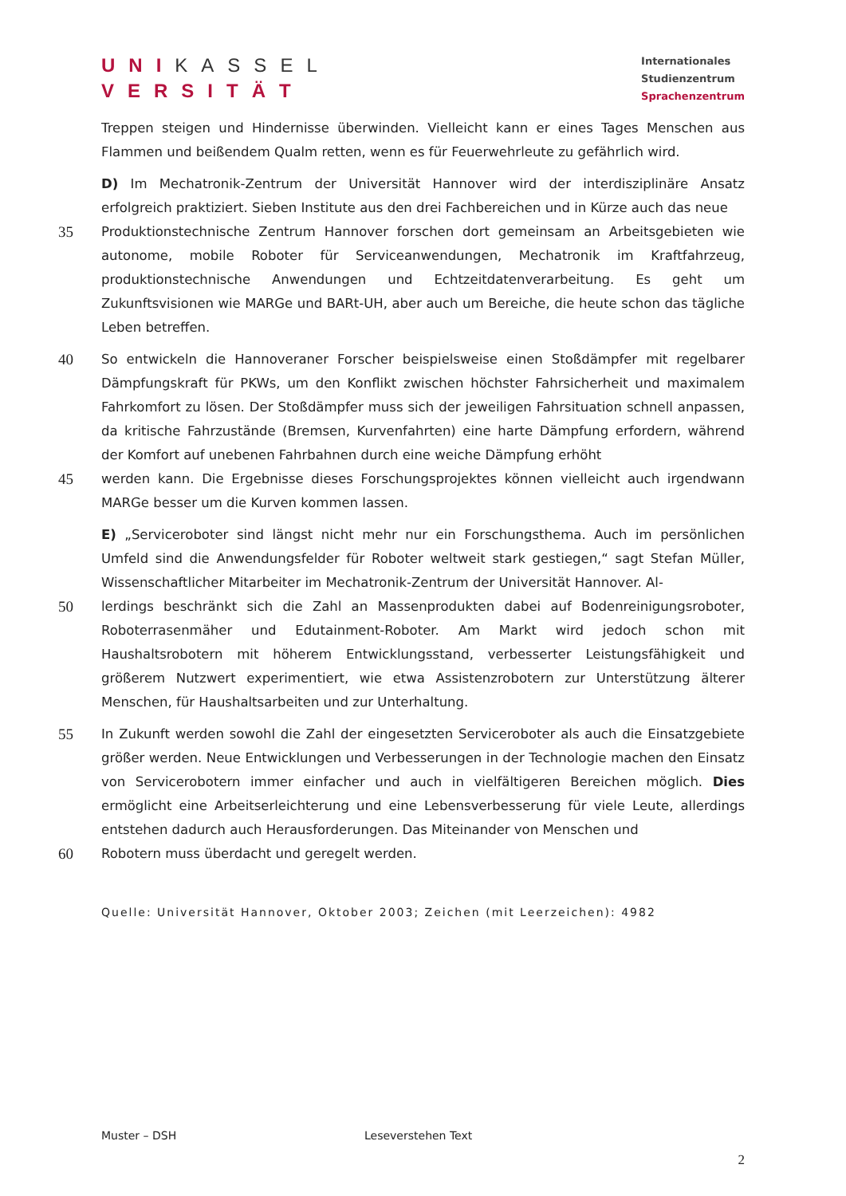UNI KASSEL
VERSITÄT
Internationales
Studienzentrum
Sprachenzentrum
Treppen steigen und Hindernisse überwinden. Vielleicht kann er eines Tages Menschen aus Flammen und beißendem Qualm retten, wenn es für Feuerwehrleute zu gefährlich wird.
D) Im Mechatronik-Zentrum der Universität Hannover wird der interdisziplinäre Ansatz erfolgreich praktiziert. Sieben Institute aus den drei Fachbereichen und in Kürze auch das neue
35
Produktionstechnische Zentrum Hannover forschen dort gemeinsam an Arbeitsgebieten wie autonome, mobile Roboter für Serviceanwendungen, Mechatronik im Kraftfahrzeug, produktionstechnische Anwendungen und Echtzeitdatenverarbeitung. Es geht um Zukunftsvisionen wie MARGe und BARt-UH, aber auch um Bereiche, die heute schon das tägliche Leben betreffen.
40
So entwickeln die Hannoveraner Forscher beispielsweise einen Stoßdämpfer mit regelbarer Dämpfungskraft für PKWs, um den Konflikt zwischen höchster Fahrsicherheit und maximalem Fahrkomfort zu lösen. Der Stoßdämpfer muss sich der jeweiligen Fahrsituation schnell anpassen, da kritische Fahrzustände (Bremsen, Kurvenfahrten) eine harte Dämpfung erfordern, während der Komfort auf unebenen Fahrbahnen durch eine weiche Dämpfung erhöht
45
werden kann. Die Ergebnisse dieses Forschungsprojektes können vielleicht auch irgendwann MARGe besser um die Kurven kommen lassen.
E) „Serviceroboter sind längst nicht mehr nur ein Forschungsthema. Auch im persönlichen Umfeld sind die Anwendungsfelder für Roboter weltweit stark gestiegen,“ sagt Stefan Müller, Wissenschaftlicher Mitarbeiter im Mechatronik-Zentrum der Universität Hannover. Al-
50
lerdings beschränkt sich die Zahl an Massenprodukten dabei auf Bodenreinigungsroboter, Roboterrasenmäher und Edutainment-Roboter. Am Markt wird jedoch schon mit Haushaltsrobotern mit höherem Entwicklungsstand, verbesserter Leistungsfähigkeit und größerem Nutzwert experimentiert, wie etwa Assistenzrobotern zur Unterstützung älterer Menschen, für Haushaltsarbeiten und zur Unterhaltung.
55
In Zukunft werden sowohl die Zahl der eingesetzten Serviceroboter als auch die Einsatzgebiete größer werden. Neue Entwicklungen und Verbesserungen in der Technologie machen den Einsatz von Servicerobotern immer einfacher und auch in vielfältigeren Bereichen möglich. Dies ermöglicht eine Arbeitserleichterung und eine Lebensverbesserung für viele Leute, allerdings entstehen dadurch auch Herausforderungen. Das Miteinander von Menschen und
60
Robotern muss überdacht und geregelt werden.
Quelle: Universität Hannover, Oktober 2003; Zeichen (mit Leerzeichen): 4982
Muster – DSH Leseverstehen Text
2